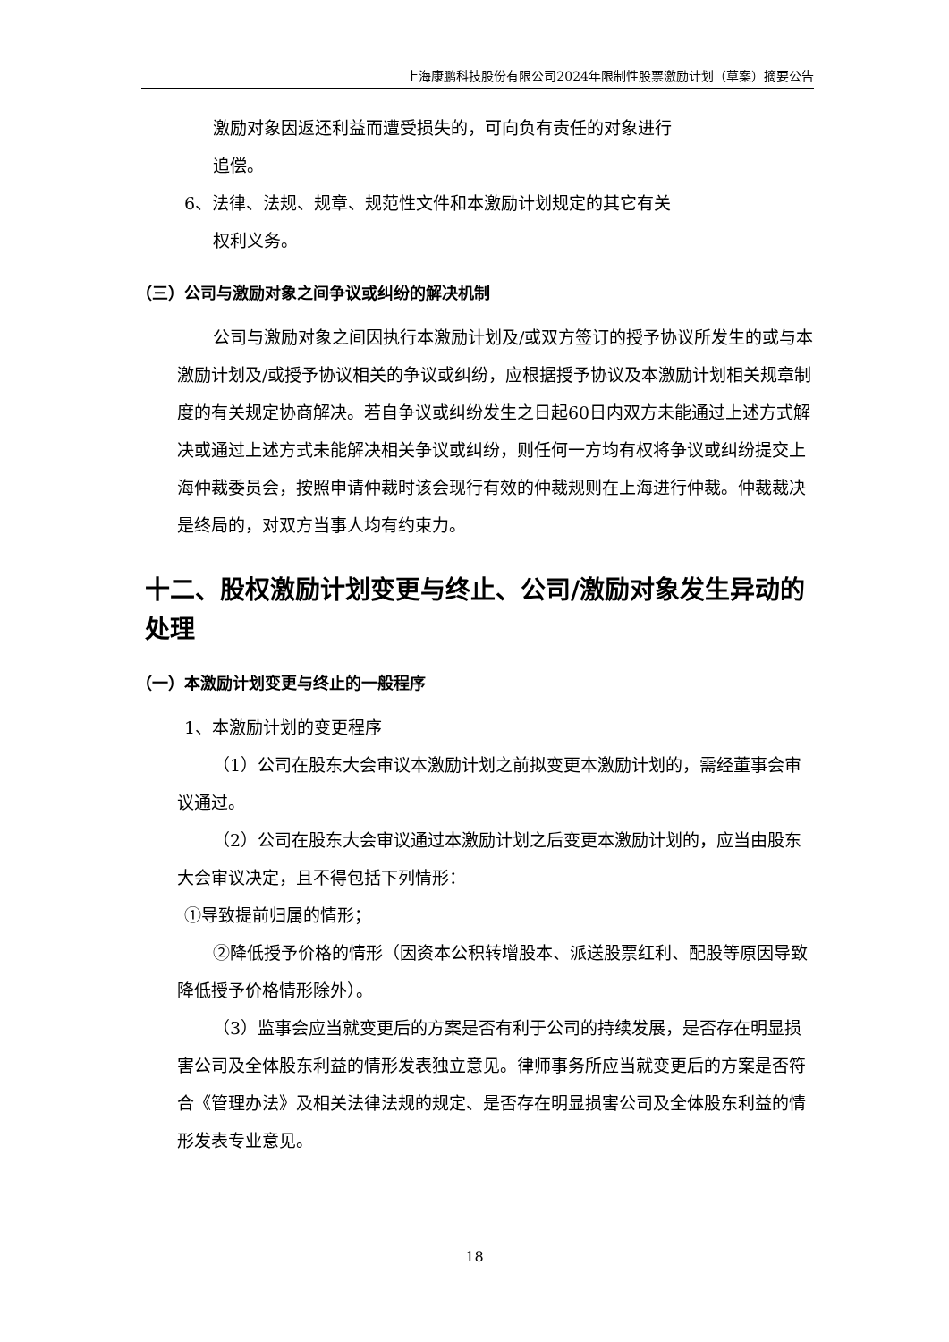上海康鹏科技股份有限公司2024年限制性股票激励计划（草案）摘要公告
激励对象因返还利益而遭受损失的，可向负有责任的对象进行
追偿。
6、法律、法规、规章、规范性文件和本激励计划规定的其它有关
权利义务。
（三）公司与激励对象之间争议或纠纷的解决机制
公司与激励对象之间因执行本激励计划及/或双方签订的授予协议所发生的或与本激励计划及/或授予协议相关的争议或纠纷，应根据授予协议及本激励计划相关规章制度的有关规定协商解决。若自争议或纠纷发生之日起60日内双方未能通过上述方式解决或通过上述方式未能解决相关争议或纠纷，则任何一方均有权将争议或纠纷提交上海仲裁委员会，按照申请仲裁时该会现行有效的仲裁规则在上海进行仲裁。仲裁裁决是终局的，对双方当事人均有约束力。
十二、股权激励计划变更与终止、公司/激励对象发生异动的处理
（一）本激励计划变更与终止的一般程序
1、本激励计划的变更程序
（1）公司在股东大会审议本激励计划之前拟变更本激励计划的，需经董事会审议通过。
（2）公司在股东大会审议通过本激励计划之后变更本激励计划的，应当由股东大会审议决定，且不得包括下列情形：
①导致提前归属的情形；
②降低授予价格的情形（因资本公积转增股本、派送股票红利、配股等原因导致降低授予价格情形除外）。
（3）监事会应当就变更后的方案是否有利于公司的持续发展，是否存在明显损害公司及全体股东利益的情形发表独立意见。律师事务所应当就变更后的方案是否符合《管理办法》及相关法律法规的规定、是否存在明显损害公司及全体股东利益的情形发表专业意见。
18